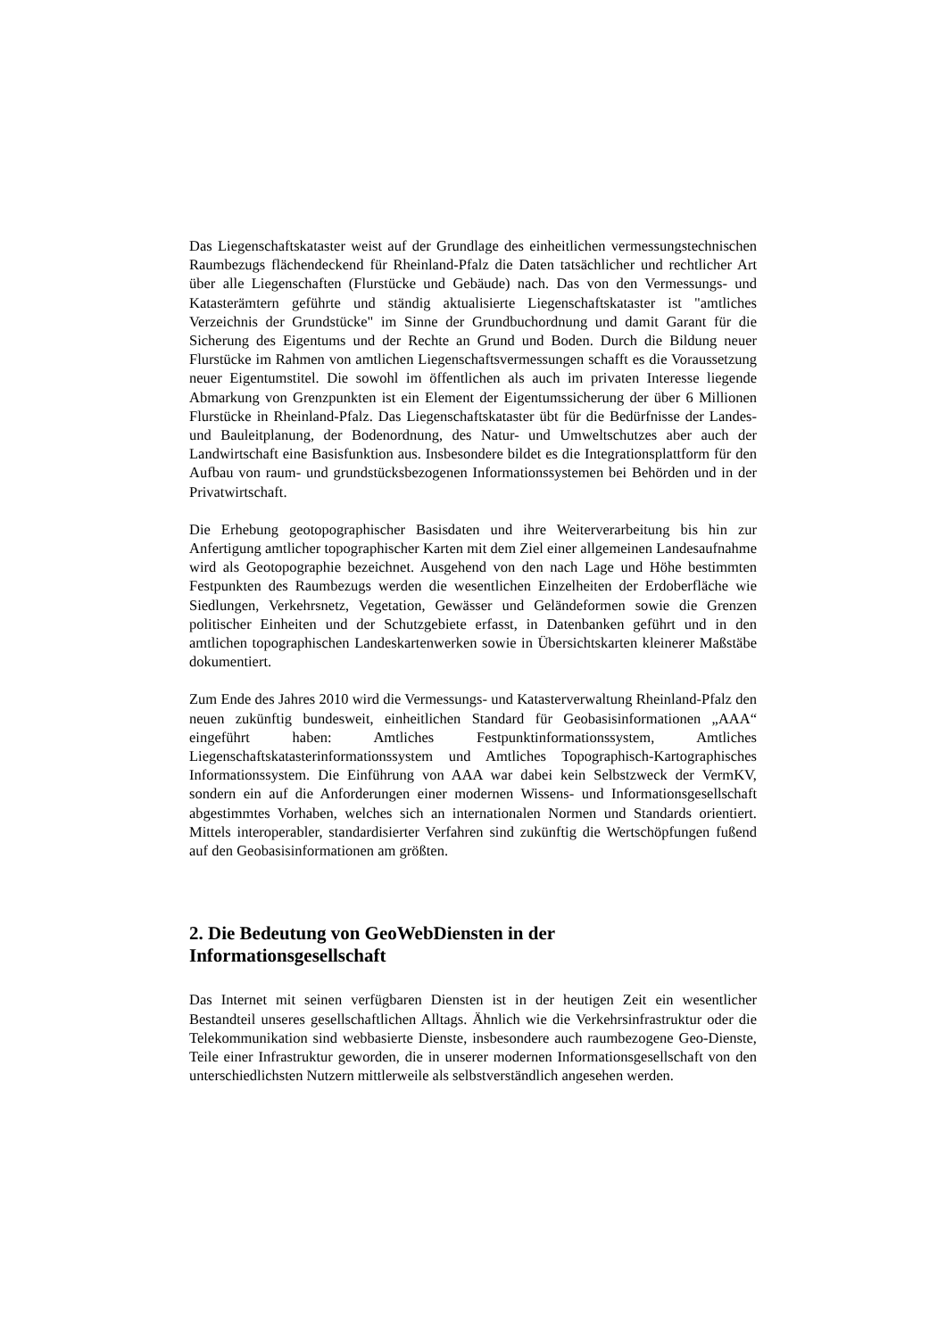Das Liegenschaftskataster weist auf der Grundlage des einheitlichen vermessungstechnischen Raumbezugs flächendeckend für Rheinland-Pfalz die Daten tatsächlicher und rechtlicher Art über alle Liegenschaften (Flurstücke und Gebäude) nach. Das von den Vermessungs- und Katasterämtern geführte und ständig aktualisierte Liegenschaftskataster ist "amtliches Verzeichnis der Grundstücke" im Sinne der Grundbuchordnung und damit Garant für die Sicherung des Eigentums und der Rechte an Grund und Boden. Durch die Bildung neuer Flurstücke im Rahmen von amtlichen Liegenschaftsvermessungen schafft es die Voraussetzung neuer Eigentumstitel. Die sowohl im öffentlichen als auch im privaten Interesse liegende Abmarkung von Grenzpunkten ist ein Element der Eigentumssicherung der über 6 Millionen Flurstücke in Rheinland-Pfalz. Das Liegenschaftskataster übt für die Bedürfnisse der Landes- und Bauleitplanung, der Bodenordnung, des Natur- und Umweltschutzes aber auch der Landwirtschaft eine Basisfunktion aus. Insbesondere bildet es die Integrationsplattform für den Aufbau von raum- und grundstücksbezogenen Informationssystemen bei Behörden und in der Privatwirtschaft.
Die Erhebung geotopographischer Basisdaten und ihre Weiterverarbeitung bis hin zur Anfertigung amtlicher topographischer Karten mit dem Ziel einer allgemeinen Landesaufnahme wird als Geotopographie bezeichnet. Ausgehend von den nach Lage und Höhe bestimmten Festpunkten des Raumbezugs werden die wesentlichen Einzelheiten der Erdoberfläche wie Siedlungen, Verkehrsnetz, Vegetation, Gewässer und Geländeformen sowie die Grenzen politischer Einheiten und der Schutzgebiete erfasst, in Datenbanken geführt und in den amtlichen topographischen Landeskartenwerken sowie in Übersichtskarten kleinerer Maßstäbe dokumentiert.
Zum Ende des Jahres 2010 wird die Vermessungs- und Katasterverwaltung Rheinland-Pfalz den neuen zukünftig bundesweit, einheitlichen Standard für Geobasisinformationen „AAA“ eingeführt haben: Amtliches Festpunktinformationssystem, Amtliches Liegenschaftskatasterinformationssystem und Amtliches Topographisch-Kartographisches Informationssystem. Die Einführung von AAA war dabei kein Selbstzweck der VermKV, sondern ein auf die Anforderungen einer modernen Wissens- und Informationsgesellschaft abgestimmtes Vorhaben, welches sich an internationalen Normen und Standards orientiert. Mittels interoperabler, standardisierter Verfahren sind zukünftig die Wertschöpfungen fußend auf den Geobasisinformationen am größten.
2. Die Bedeutung von GeoWebDiensten in der
Informationsgesellschaft
Das Internet mit seinen verfügbaren Diensten ist in der heutigen Zeit ein wesentlicher Bestandteil unseres gesellschaftlichen Alltags. Ähnlich wie die Verkehrsinfrastruktur oder die Telekommunikation sind webbasierte Dienste, insbesondere auch raumbezogene Geo-Dienste, Teile einer Infrastruktur geworden, die in unserer modernen Informationsgesellschaft von den unterschiedlichsten Nutzern mittlerweile als selbstverständlich angesehen werden.